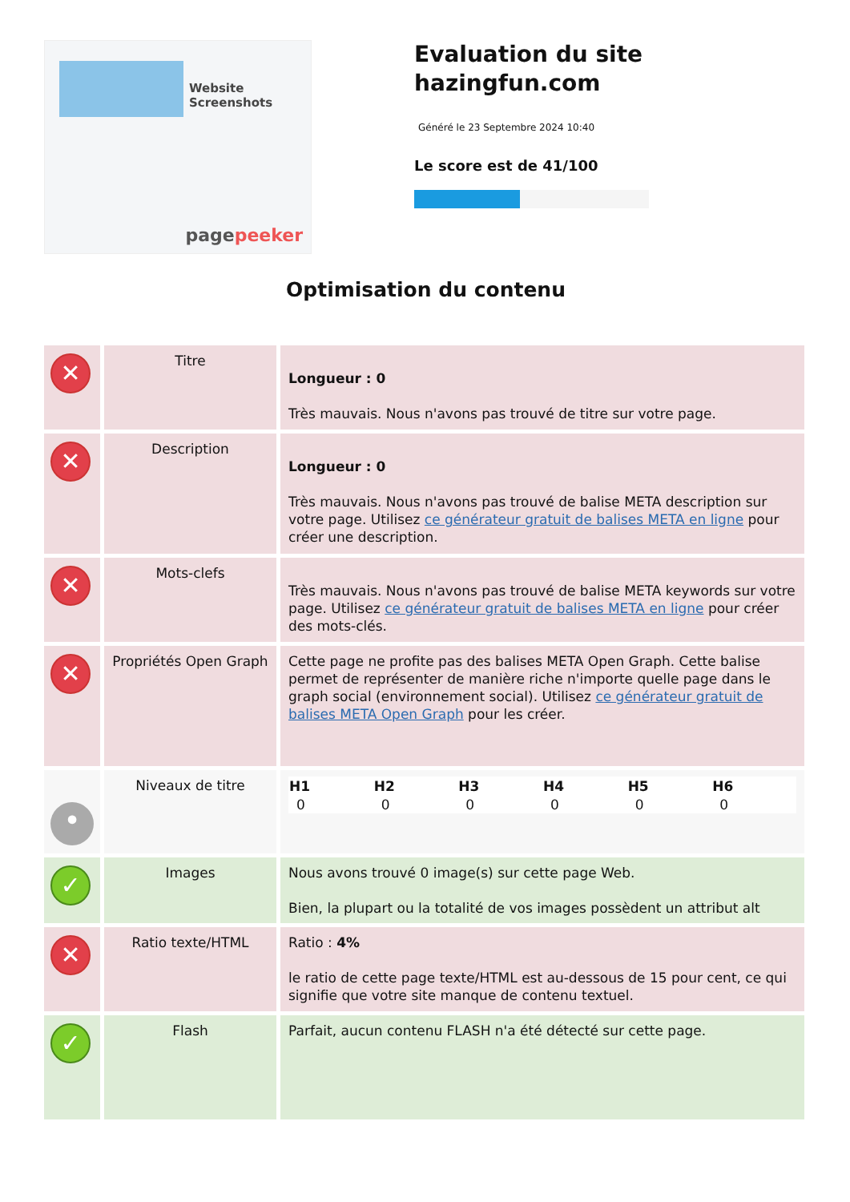Website Screenshots
pagepeeker
Evaluation du site hazingfun.com
Généré le 23 Septembre 2024 10:40
Le score est de 41/100
Optimisation du contenu
| ✕ | Titre | Longueur : 0 Très mauvais. Nous n'avons pas trouvé de titre sur votre page. |
| ✕ | Description | Longueur : 0 Très mauvais. Nous n'avons pas trouvé de balise META description sur votre page. Utilisez ce générateur gratuit de balises META en ligne pour créer une description. |
| ✕ | Mots-clefs | Très mauvais. Nous n'avons pas trouvé de balise META keywords sur votre page. Utilisez ce générateur gratuit de balises META en ligne pour créer des mots-clés. |
| ✕ | Propriétés Open Graph | Cette page ne profite pas des balises META Open Graph. Cette balise permet de représenter de manière riche n'importe quelle page dans le graph social (environnement social). Utilisez ce générateur gratuit de balises META Open Graph pour les créer. |
| • | Niveaux de titre | / H1 / H2 / H3 / H4 / H5 / H6 / / --- / --- / --- / --- / --- / --- / / 0 / 0 / 0 / 0 / 0 / 0 / |
| ✓ | Images | Nous avons trouvé 0 image(s) sur cette page Web. Bien, la plupart ou la totalité de vos images possèdent un attribut alt |
| ✕ | Ratio texte/HTML | Ratio : 4% le ratio de cette page texte/HTML est au-dessous de 15 pour cent, ce qui signifie que votre site manque de contenu textuel. |
| ✓ | Flash | Parfait, aucun contenu FLASH n'a été détecté sur cette page. |